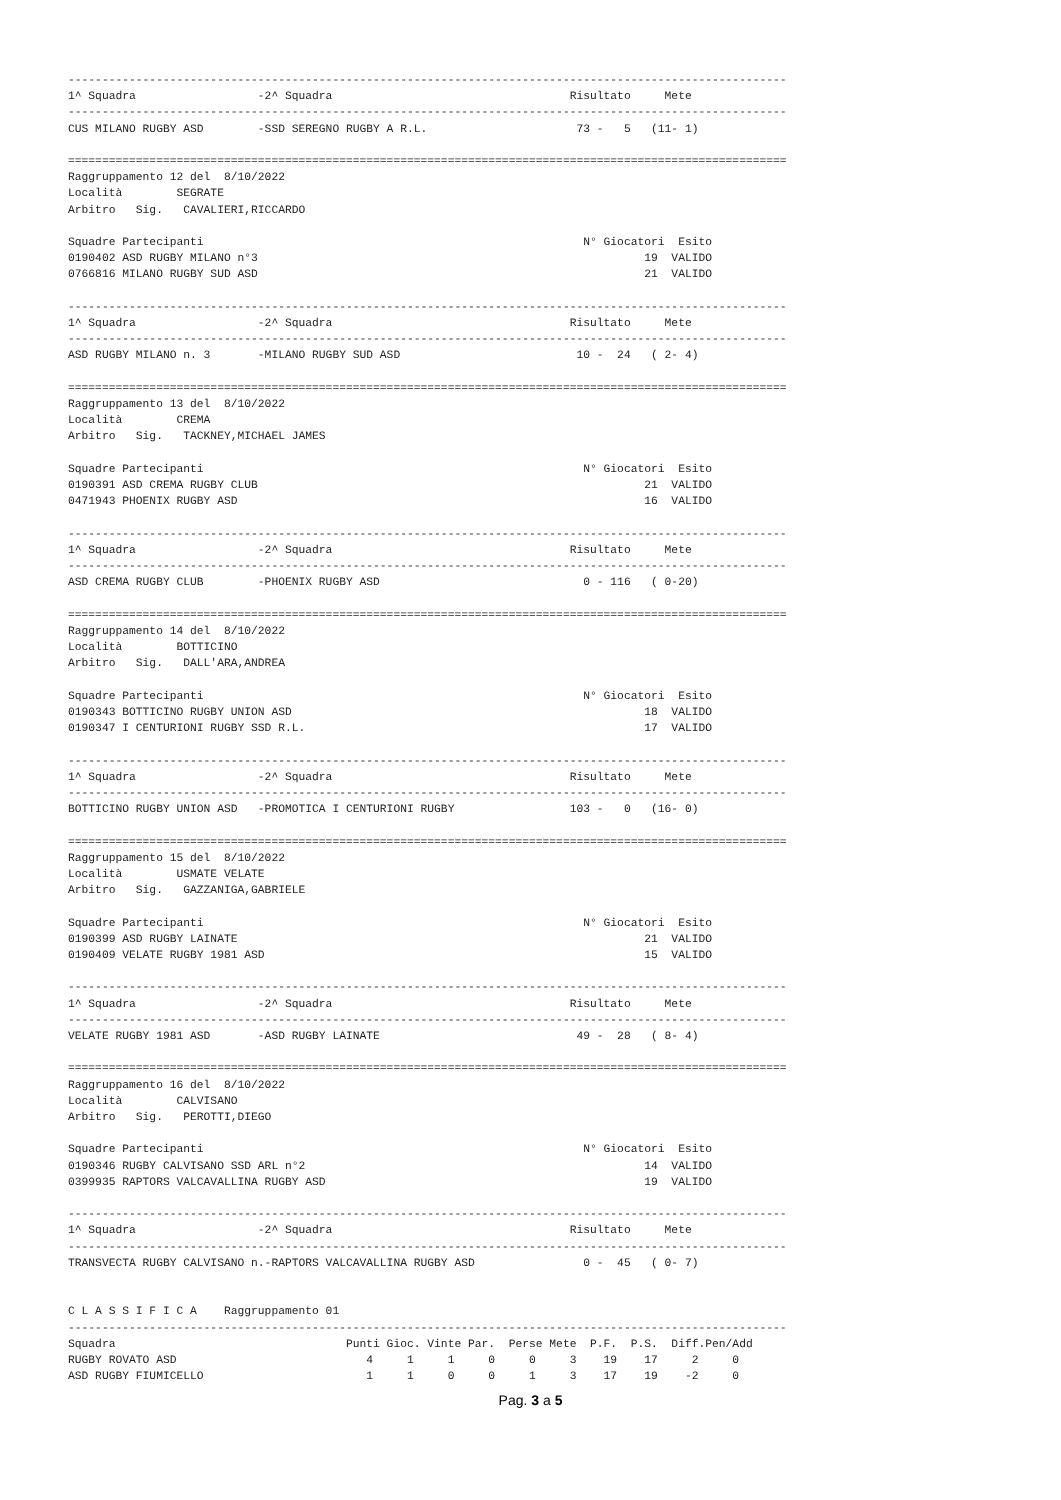----------------------------------------------------------------------------------------------------------
1^ Squadra                  -2^ Squadra                                   Risultato     Mete
----------------------------------------------------------------------------------------------------------
CUS MILANO RUGBY ASD        -SSD SEREGNO RUGBY A R.L.                      73 -   5   (11- 1)

==========================================================================================================
Raggruppamento 12 del  8/10/2022
Località        SEGRATE
Arbitro   Sig.   CAVALIERI,RICCARDO

Squadre Partecipanti                                                        N° Giocatori  Esito
0190402 ASD RUGBY MILANO n°3                                                         19  VALIDO
0766816 MILANO RUGBY SUD ASD                                                         21  VALIDO

----------------------------------------------------------------------------------------------------------
1^ Squadra                  -2^ Squadra                                   Risultato     Mete
----------------------------------------------------------------------------------------------------------
ASD RUGBY MILANO n. 3       -MILANO RUGBY SUD ASD                          10 -  24   ( 2- 4)

==========================================================================================================
Raggruppamento 13 del  8/10/2022
Località        CREMA
Arbitro   Sig.   TACKNEY,MICHAEL JAMES

Squadre Partecipanti                                                        N° Giocatori  Esito
0190391 ASD CREMA RUGBY CLUB                                                         21  VALIDO
0471943 PHOENIX RUGBY ASD                                                            16  VALIDO

----------------------------------------------------------------------------------------------------------
1^ Squadra                  -2^ Squadra                                   Risultato     Mete
----------------------------------------------------------------------------------------------------------
ASD CREMA RUGBY CLUB        -PHOENIX RUGBY ASD                              0 - 116   ( 0-20)

==========================================================================================================
Raggruppamento 14 del  8/10/2022
Località        BOTTICINO
Arbitro   Sig.   DALL'ARA,ANDREA

Squadre Partecipanti                                                        N° Giocatori  Esito
0190343 BOTTICINO RUGBY UNION ASD                                                    18  VALIDO
0190347 I CENTURIONI RUGBY SSD R.L.                                                  17  VALIDO

----------------------------------------------------------------------------------------------------------
1^ Squadra                  -2^ Squadra                                   Risultato     Mete
----------------------------------------------------------------------------------------------------------
BOTTICINO RUGBY UNION ASD   -PROMOTICA I CENTURIONI RUGBY                 103 -   0   (16- 0)

==========================================================================================================
Raggruppamento 15 del  8/10/2022
Località        USMATE VELATE
Arbitro   Sig.   GAZZANIGA,GABRIELE

Squadre Partecipanti                                                        N° Giocatori  Esito
0190399 ASD RUGBY LAINATE                                                            21  VALIDO
0190409 VELATE RUGBY 1981 ASD                                                        15  VALIDO

----------------------------------------------------------------------------------------------------------
1^ Squadra                  -2^ Squadra                                   Risultato     Mete
----------------------------------------------------------------------------------------------------------
VELATE RUGBY 1981 ASD       -ASD RUGBY LAINATE                             49 -  28   ( 8- 4)

==========================================================================================================
Raggruppamento 16 del  8/10/2022
Località        CALVISANO
Arbitro   Sig.   PEROTTI,DIEGO

Squadre Partecipanti                                                        N° Giocatori  Esito
0190346 RUGBY CALVISANO SSD ARL n°2                                                  14  VALIDO
0399935 RAPTORS VALCAVALLINA RUGBY ASD                                               19  VALIDO

----------------------------------------------------------------------------------------------------------
1^ Squadra                  -2^ Squadra                                   Risultato     Mete
----------------------------------------------------------------------------------------------------------
TRANSVECTA RUGBY CALVISANO n.-RAPTORS VALCAVALLINA RUGBY ASD                0 -  45   ( 0- 7)


C L A S S I F I C A    Raggruppamento 01
----------------------------------------------------------------------------------------------------------
Squadra                                  Punti Gioc. Vinte Par.  Perse Mete  P.F.  P.S.  Diff.Pen/Add
RUGBY ROVATO ASD                            4     1     1     0     0     3    19    17     2     0
ASD RUGBY FIUMICELLO                        1     1     0     0     1     3    17    19    -2     0
Pag. 3 a 5